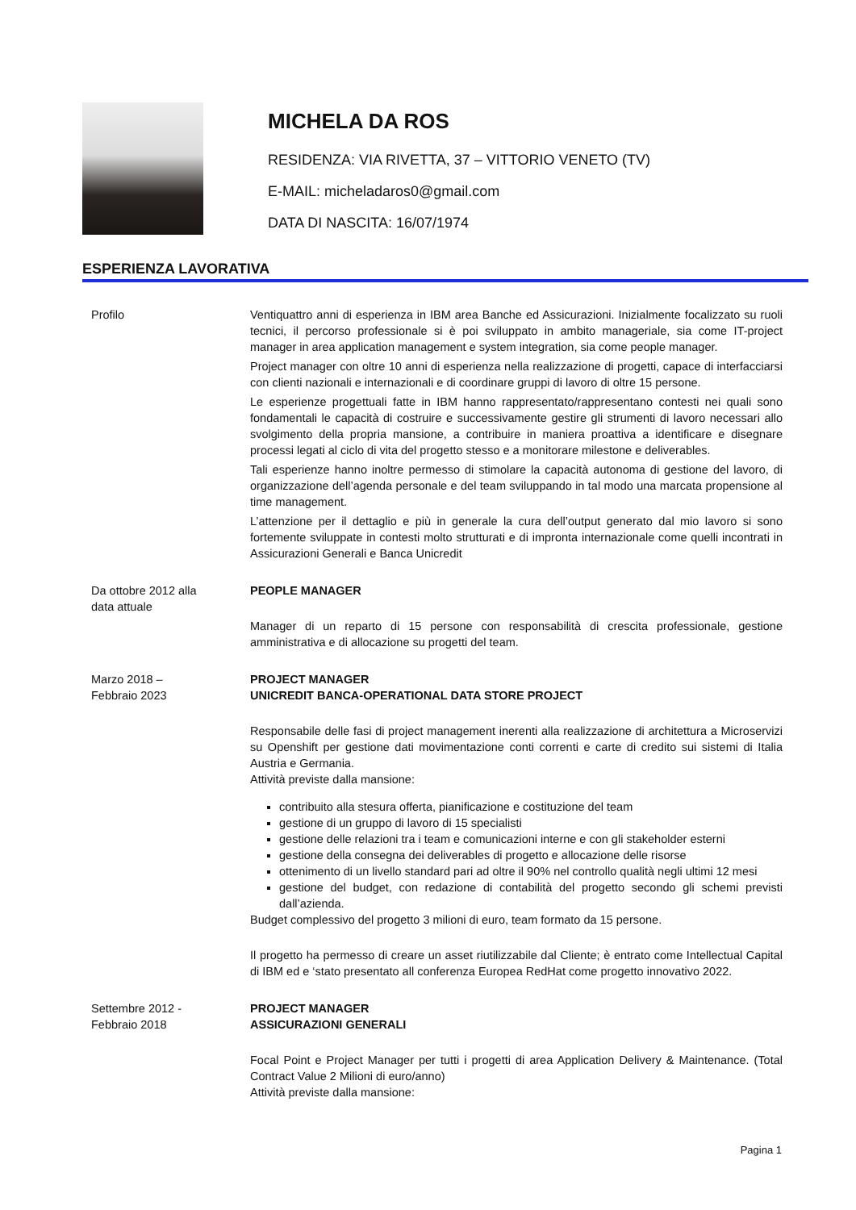MICHELA DA ROS
RESIDENZA: VIA RIVETTA, 37 – VITTORIO VENETO (TV)
E-MAIL: micheladaros0@gmail.com
DATA DI NASCITA: 16/07/1974
ESPERIENZA LAVORATIVA
Profilo Ventiquattro anni di esperienza in IBM area Banche ed Assicurazioni. Inizialmente focalizzato su ruoli tecnici, il percorso professionale si è poi sviluppato in ambito manageriale, sia come IT-project manager in area application management e system integration, sia come people manager.
Project manager con oltre 10 anni di esperienza nella realizzazione di progetti, capace di interfacciarsi con clienti nazionali e internazionali e di coordinare gruppi di lavoro di oltre 15 persone.
Le esperienze progettuali fatte in IBM hanno rappresentato/rappresentano contesti nei quali sono fondamentali le capacità di costruire e successivamente gestire gli strumenti di lavoro necessari allo svolgimento della propria mansione, a contribuire in maniera proattiva a identificare e disegnare processi legati al ciclo di vita del progetto stesso e a monitorare milestone e deliverables.
Tali esperienze hanno inoltre permesso di stimolare la capacità autonoma di gestione del lavoro, di organizzazione dell’agenda personale e del team sviluppando in tal modo una marcata propensione al time management.
L’attenzione per il dettaglio e più in generale la cura dell’output generato dal mio lavoro si sono fortemente sviluppate in contesti molto strutturati e di impronta internazionale come quelli incontrati in Assicurazioni Generali e Banca Unicredit
Da ottobre 2012 alla
data attuale
PEOPLE MANAGER
Manager di un reparto di 15 persone con responsabilità di crescita professionale, gestione amministrativa e di allocazione su progetti del team.
Marzo 2018 –
Febbraio 2023
PROJECT MANAGER
UNICREDIT BANCA-OPERATIONAL DATA STORE PROJECT
Responsabile delle fasi di project management inerenti alla realizzazione di architettura a Microservizi su Openshift per gestione dati movimentazione conti correnti e carte di credito sui sistemi di Italia Austria e Germania.
Attività previste dalla mansione:
contribuito alla stesura offerta, pianificazione e costituzione del team
gestione di un gruppo di lavoro di 15 specialisti
gestione delle relazioni tra i team e comunicazioni interne e con gli stakeholder esterni
gestione della consegna dei deliverables di progetto e allocazione delle risorse
ottenimento di un livello standard pari ad oltre il 90% nel controllo qualità negli ultimi 12 mesi
gestione del budget, con redazione di contabilità del progetto secondo gli schemi previsti dall’azienda.
Budget complessivo del progetto 3 milioni di euro, team formato da 15 persone.
Il progetto ha permesso di creare un asset riutilizzabile dal Cliente; è entrato come Intellectual Capital di IBM ed e ‘stato presentato all conferenza Europea RedHat come progetto innovativo 2022.
Settembre 2012 -
Febbraio 2018
PROJECT MANAGER
ASSICURAZIONI GENERALI
Focal Point e Project Manager per tutti i progetti di area Application Delivery & Maintenance. (Total Contract Value 2 Milioni di euro/anno)
Attività previste dalla mansione:
Pagina 1